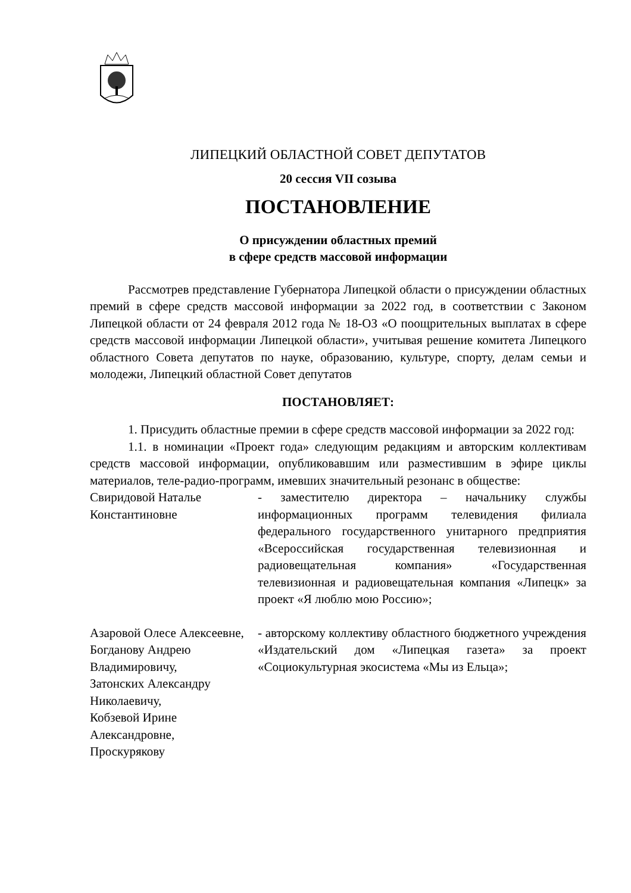ЛИПЕЦКИЙ ОБЛАСТНОЙ СОВЕТ ДЕПУТАТОВ
20 сессия VII созыва
ПОСТАНОВЛЕНИЕ
О присуждении областных премий
в сфере средств массовой информации
Рассмотрев представление Губернатора Липецкой области о присуждении областных премий в сфере средств массовой информации за 2022 год, в соответствии с Законом Липецкой области от 24 февраля 2012 года № 18-ОЗ «О поощрительных выплатах в сфере средств массовой информации Липецкой области», учитывая решение комитета Липецкого областного Совета депутатов по науке, образованию, культуре, спорту, делам семьи и молодежи, Липецкий областной Совет депутатов
ПОСТАНОВЛЯЕТ:
1. Присудить областные премии в сфере средств массовой информации за 2022 год:
1.1. в номинации «Проект года» следующим редакциям и авторским коллективам средств массовой информации, опубликовавшим или разместившим в эфире циклы материалов, теле-радио-программ, имевших значительный резонанс в обществе:
Свиридовой Наталье Константиновне
- заместителю директора – начальнику службы информационных программ телевидения филиала федерального государственного унитарного предприятия «Всероссийская государственная телевизионная и радиовещательная компания» «Государственная телевизионная и радиовещательная компания «Липецк» за проект «Я люблю мою Россию»;
Азаровой Олесе Алексеевне,
Богданову Андрею Владимировичу,
Затонских Александру Николаевичу,
Кобзевой Ирине Александровне,
Проскурякову
- авторскому коллективу областного бюджетного учреждения «Издательский дом «Липецкая газета» за проект «Социокультурная экосистема «Мы из Ельца»;